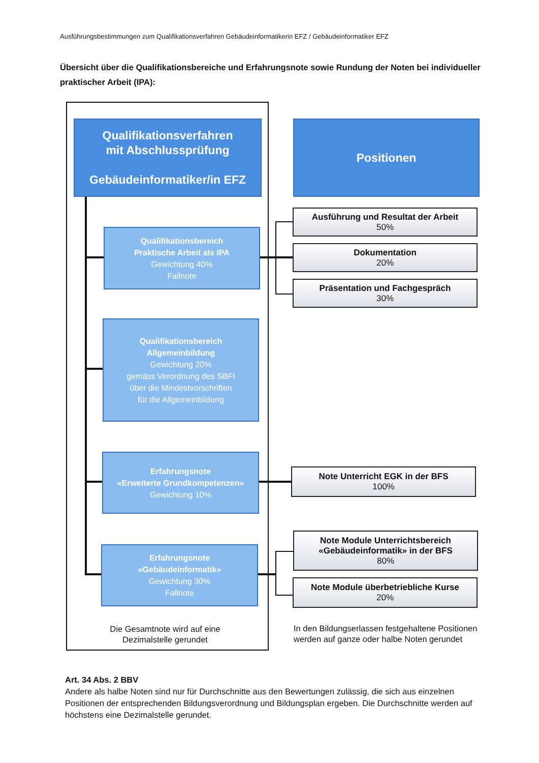Ausführungsbestimmungen zum Qualifikationsverfahren Gebäudeinformatikerin EFZ / Gebäudeinformatiker EFZ
Übersicht über die Qualifikationsbereiche und Erfahrungsnote sowie Rundung der Noten bei individueller praktischer Arbeit (IPA):
Qualifikationsverfahren
mit Abschlussprüfung
Gebäudeinformatiker/in EFZ
Positionen
Qualifikationsbereich
Praktische Arbeit als IPA
Gewichtung 40%
Fallnote
Qualifikationsbereich
Allgemeinbildung
Gewichtung 20%
gemäss Verordnung des SBFI
über die Mindestvorschriften
für die Allgemeinbildung
Erfahrungsnote
«Erweiterte Grundkompetenzen»
Gewichtung 10%
Erfahrungsnote
«Gebäudeinformatik»
Gewichtung 30%
Fallnote
Ausführung und Resultat der Arbeit
50%
Dokumentation
20%
Präsentation und Fachgespräch
30%
Note Unterricht EGK in der BFS
100%
Note Module Unterrichtsbereich
«Gebäudeinformatik» in der BFS
80%
Note Module überbetriebliche Kurse
20%
Die Gesamtnote wird auf eine Dezimalstelle gerundet
In den Bildungserlassen festgehaltene Positionen werden auf ganze oder halbe Noten gerundet
Art. 34 Abs. 2 BBV
Andere als halbe Noten sind nur für Durchschnitte aus den Bewertungen zulässig, die sich aus einzelnen Positionen der entsprechenden Bildungsverordnung und Bildungsplan ergeben. Die Durchschnitte werden auf höchstens eine Dezimalstelle gerundet.